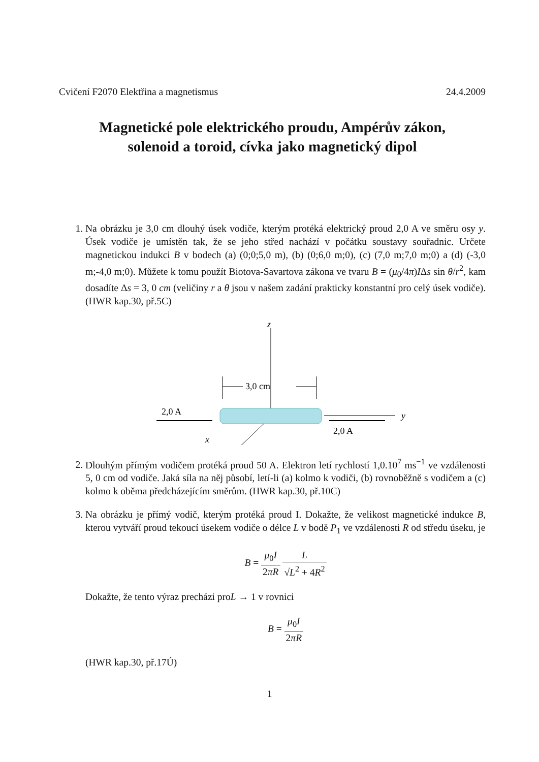Cvičení F2070 Elektřina a magnetismus 24.4.2009
Magnetické pole elektrického proudu, Ampérův zákon,
solenoid a toroid, cívka jako magnetický dipol
1. Na obrázku je 3,0 cm dlouhý úsek vodiče, kterým protéká elektrický proud 2,0 A ve směru osy y. Úsek vodiče je umístěn tak, že se jeho střed nachází v počátku soustavy souřadnic. Určete magnetickou indukci B v bodech (a) (0;0;5,0 m), (b) (0;6,0 m;0), (c) (7,0 m;7,0 m;0) a (d) (-3,0 m;-4,0 m;0). Můžete k tomu použít Biotova-Savartova zákona ve tvaru B = (μ<sub>0</sub>/4π)IΔs sin θ/r<sup>2</sup>, kam dosadíte Δs = 3, 0 cm (veličiny r a θ jsou v našem zadání prakticky konstantní pro celý úsek vodiče).(HWR kap.30, př.5C)
z
x
y
2,0 A
2,0 A
3,0 cm
2. Dlouhým přímým vodičem protéká proud 50 A. Elektron letí rychlostí 1,0.10<sup>7</sup> ms<sup>−1</sup> ve vzdálenosti 5, 0 cm od vodiče. Jaká síla na něj působí, letí-li (a) kolmo k vodiči, (b) rovnoběžně s vodičem a (c) kolmo k oběma předcházejícím směrům. (HWR kap.30, př.10C)
3. Na obrázku je přímý vodič, kterým protéká proud I. Dokažte, že velikost magnetické indukce B, kterou vytváří proud tekoucí úsekem vodiče o délce L v bodě P<sub>1</sub> ve vzdálenosti R od středu úseku, je
B = μ<sub>0</sub>I 2πR L √L<sup>2</sup> + 4R<sup>2</sup>
Dokažte, že tento výraz precházi proL → 1 v rovnici
B = μ<sub>0</sub>I 2πR
(HWR kap.30, př.17Ú)
1